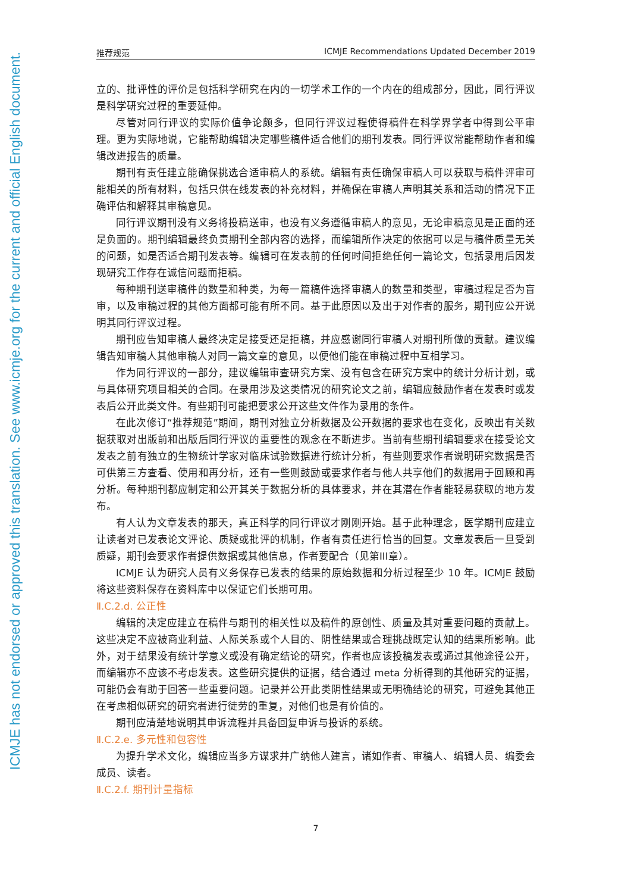ICMJE has not endorsed or approved this translation. See www.icmje.org for the current and official English document.
推荐规范 ICMJE Recommendations Updated December 2019
立的、批评性的评价是包括科学研究在内的一切学术工作的一个内在的组成部分，因此，同行评议是科学研究过程的重要延伸。
尽管对同行评议的实际价值争论颇多，但同行评议过程使得稿件在科学界学者中得到公平审理。更为实际地说，它能帮助编辑决定哪些稿件适合他们的期刊发表。同行评议常能帮助作者和编辑改进报告的质量。
期刊有责任建立能确保挑选合适审稿人的系统。编辑有责任确保审稿人可以获取与稿件评审可能相关的所有材料，包括只供在线发表的补充材料，并确保在审稿人声明其关系和活动的情况下正确评估和解释其审稿意见。
同行评议期刊没有义务将投稿送审，也没有义务遵循审稿人的意见，无论审稿意见是正面的还是负面的。期刊编辑最终负责期刊全部内容的选择，而编辑所作决定的依据可以是与稿件质量无关的问题，如是否适合期刊发表等。编辑可在发表前的任何时间拒绝任何一篇论文，包括录用后因发现研究工作存在诚信问题而拒稿。
每种期刊送审稿件的数量和种类，为每一篇稿件选择审稿人的数量和类型，审稿过程是否为盲审，以及审稿过程的其他方面都可能有所不同。基于此原因以及出于对作者的服务，期刊应公开说明其同行评议过程。
期刊应告知审稿人最终决定是接受还是拒稿，并应感谢同行审稿人对期刊所做的贡献。建议编辑告知审稿人其他审稿人对同一篇文章的意见，以便他们能在审稿过程中互相学习。
作为同行评议的一部分，建议编辑审查研究方案、没有包含在研究方案中的统计分析计划，或与具体研究项目相关的合同。在录用涉及这类情况的研究论文之前，编辑应鼓励作者在发表时或发表后公开此类文件。有些期刊可能把要求公开这些文件作为录用的条件。
在此次修订“推荐规范”期间，期刊对独立分析数据及公开数据的要求也在变化，反映出有关数据获取对出版前和出版后同行评议的重要性的观念在不断进步。当前有些期刊编辑要求在接受论文发表之前有独立的生物统计学家对临床试验数据进行统计分析，有些则要求作者说明研究数据是否可供第三方查看、使用和再分析，还有一些则鼓励或要求作者与他人共享他们的数据用于回顾和再分析。每种期刊都应制定和公开其关于数据分析的具体要求，并在其潜在作者能轻易获取的地方发布。
有人认为文章发表的那天，真正科学的同行评议才刚刚开始。基于此种理念，医学期刊应建立让读者对已发表论文评论、质疑或批评的机制，作者有责任进行恰当的回复。文章发表后一旦受到质疑，期刊会要求作者提供数据或其他信息，作者要配合（见第III章）。
ICMJE 认为研究人员有义务保存已发表的结果的原始数据和分析过程至少 10 年。ICMJE 鼓励将这些资料保存在资料库中以保证它们长期可用。
Ⅱ.C.2.d. 公正性
编辑的决定应建立在稿件与期刊的相关性以及稿件的原创性、质量及其对重要问题的贡献上。这些决定不应被商业利益、人际关系或个人目的、阴性结果或合理挑战既定认知的结果所影响。此外，对于结果没有统计学意义或没有确定结论的研究，作者也应该投稿发表或通过其他途径公开，而编辑亦不应该不考虑发表。这些研究提供的证据，结合通过 meta 分析得到的其他研究的证据，可能仍会有助于回答一些重要问题。记录并公开此类阴性结果或无明确结论的研究，可避免其他正在考虑相似研究的研究者进行徒劳的重复，对他们也是有价值的。
期刊应清楚地说明其申诉流程并具备回复申诉与投诉的系统。
Ⅱ.C.2.e. 多元性和包容性
为提升学术文化，编辑应当多方谋求并广纳他人建言，诸如作者、审稿人、编辑人员、编委会成员、读者。
Ⅱ.C.2.f. 期刊计量指标
7